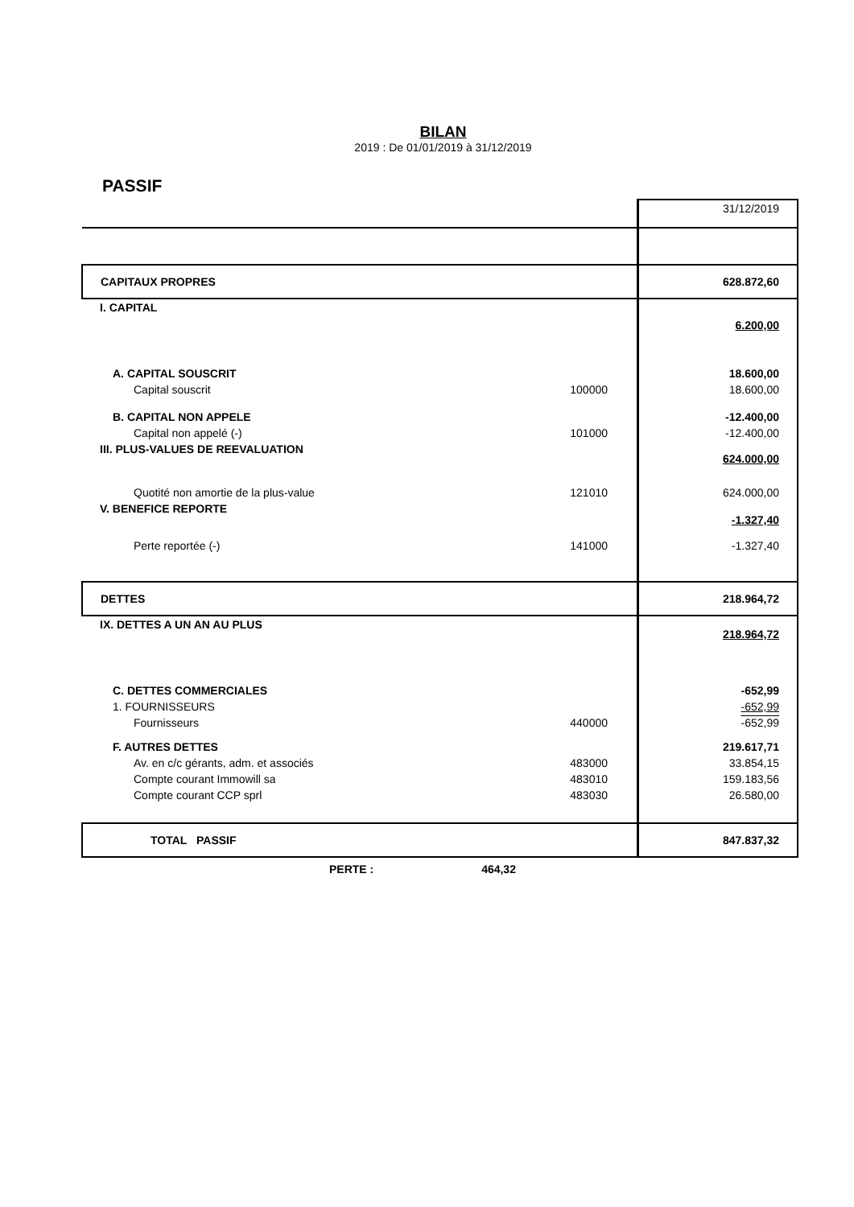BILAN
2019 : De 01/01/2019 à 31/12/2019
PASSIF
| | | 31/12/2019 |
| CAPITAUX PROPRES | | 628.872,60 |
| I. CAPITAL | | 6.200,00 |
| A. CAPITAL SOUSCRIT | | 18.600,00 |
| Capital souscrit | 100000 | 18.600,00 |
| B. CAPITAL NON APPELE | | -12.400,00 |
| Capital non appelé (-) | 101000 | -12.400,00 |
| III. PLUS-VALUES DE REEVALUATION | | 624.000,00 |
| Quotité non amortie de la plus-value | 121010 | 624.000,00 |
| V. BENEFICE REPORTE | | -1.327,40 |
| Perte reportée (-) | 141000 | -1.327,40 |
| DETTES | | 218.964,72 |
| IX. DETTES A UN AN AU PLUS | | 218.964,72 |
| C. DETTES COMMERCIALES | | -652,99 |
| 1. FOURNISSEURS | | -652,99 |
| Fournisseurs | 440000 | -652,99 |
| F. AUTRES DETTES | | 219.617,71 |
| Av. en c/c gérants, adm. et associés | 483000 | 33.854,15 |
| Compte courant Immowill sa | 483010 | 159.183,56 |
| Compte courant CCP sprl | 483030 | 26.580,00 |
| TOTAL PASSIF | | 847.837,32 |
PERTE : 464,32